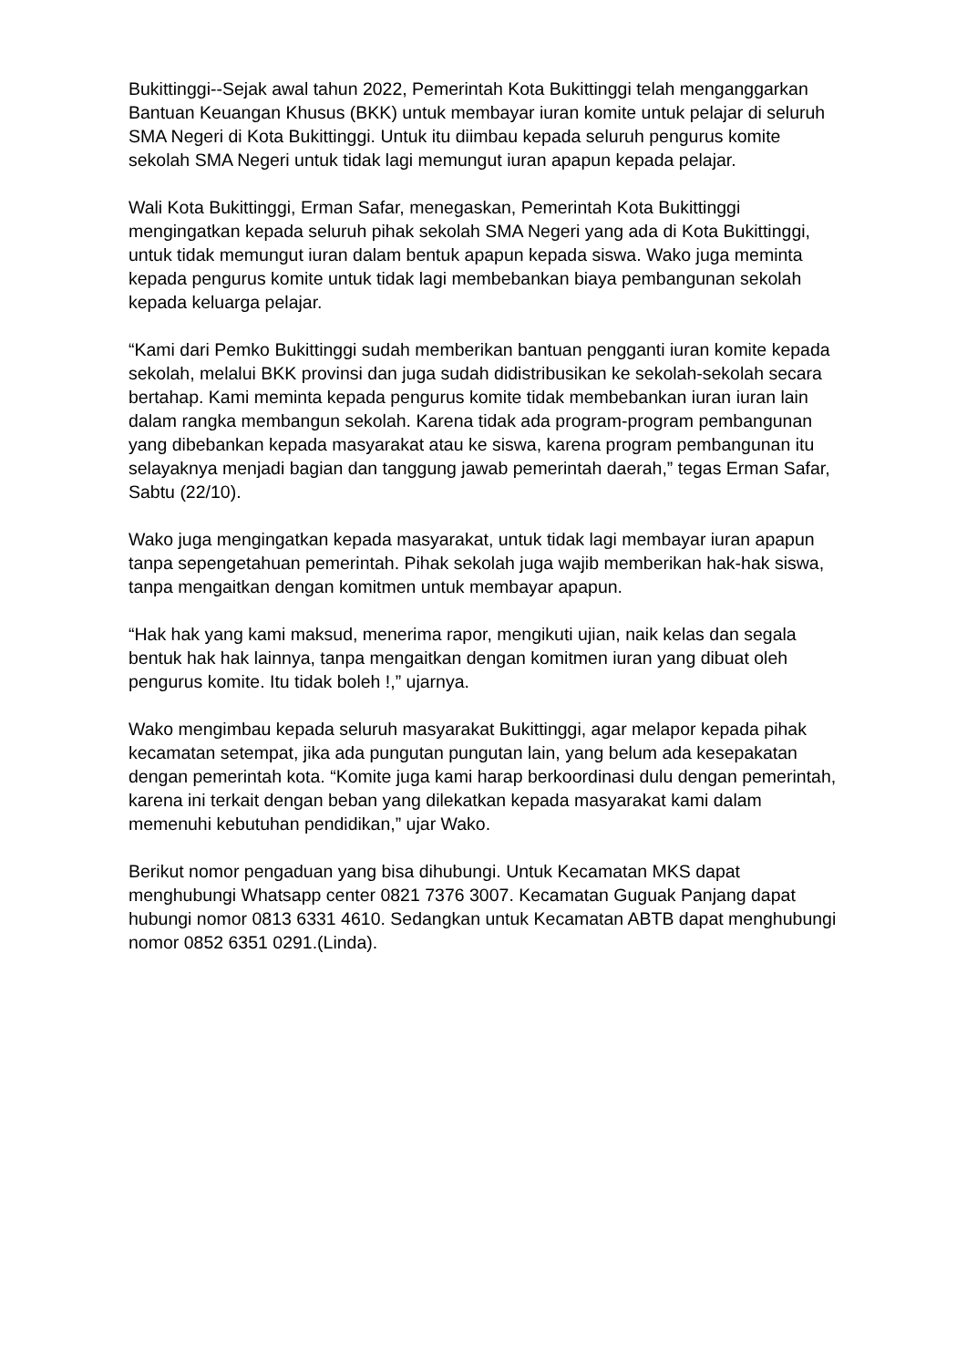Bukittinggi--Sejak awal tahun 2022, Pemerintah Kota Bukittinggi telah menganggarkan Bantuan Keuangan Khusus (BKK) untuk membayar iuran komite untuk pelajar di seluruh SMA Negeri di Kota Bukittinggi. Untuk itu diimbau kepada seluruh pengurus komite sekolah SMA Negeri untuk tidak lagi memungut iuran apapun kepada pelajar.
Wali Kota Bukittinggi, Erman Safar, menegaskan, Pemerintah Kota Bukittinggi mengingatkan kepada seluruh pihak sekolah SMA Negeri yang ada di Kota Bukittinggi, untuk tidak memungut iuran dalam bentuk apapun kepada siswa. Wako juga meminta kepada pengurus komite untuk tidak lagi membebankan biaya pembangunan sekolah kepada keluarga pelajar.
“Kami dari Pemko Bukittinggi sudah memberikan bantuan pengganti iuran komite kepada sekolah, melalui BKK provinsi dan juga sudah didistribusikan ke sekolah-sekolah secara bertahap. Kami meminta kepada pengurus komite tidak membebankan iuran iuran lain dalam rangka membangun sekolah. Karena tidak ada program-program pembangunan yang dibebankan kepada masyarakat atau ke siswa, karena program pembangunan itu selayaknya menjadi bagian dan tanggung jawab pemerintah daerah,” tegas Erman Safar, Sabtu (22/10).
Wako juga mengingatkan kepada masyarakat, untuk tidak lagi membayar iuran apapun tanpa sepengetahuan pemerintah. Pihak sekolah juga wajib memberikan hak-hak siswa, tanpa mengaitkan dengan komitmen untuk membayar apapun.
“Hak hak yang kami maksud, menerima rapor, mengikuti ujian, naik kelas dan segala bentuk hak hak lainnya, tanpa mengaitkan dengan komitmen iuran yang dibuat oleh pengurus komite. Itu tidak boleh !,” ujarnya.
Wako mengimbau kepada seluruh masyarakat Bukittinggi, agar melapor kepada pihak kecamatan setempat, jika ada pungutan pungutan lain, yang belum ada kesepakatan dengan pemerintah kota. “Komite juga kami harap berkoordinasi dulu dengan pemerintah, karena ini terkait dengan beban yang dilekatkan kepada masyarakat kami dalam memenuhi kebutuhan pendidikan,” ujar Wako.
Berikut nomor pengaduan yang bisa dihubungi. Untuk Kecamatan MKS dapat menghubungi Whatsapp center 0821 7376 3007. Kecamatan Guguak Panjang dapat hubungi nomor 0813 6331 4610. Sedangkan untuk Kecamatan ABTB dapat menghubungi nomor 0852 6351 0291.(Linda).